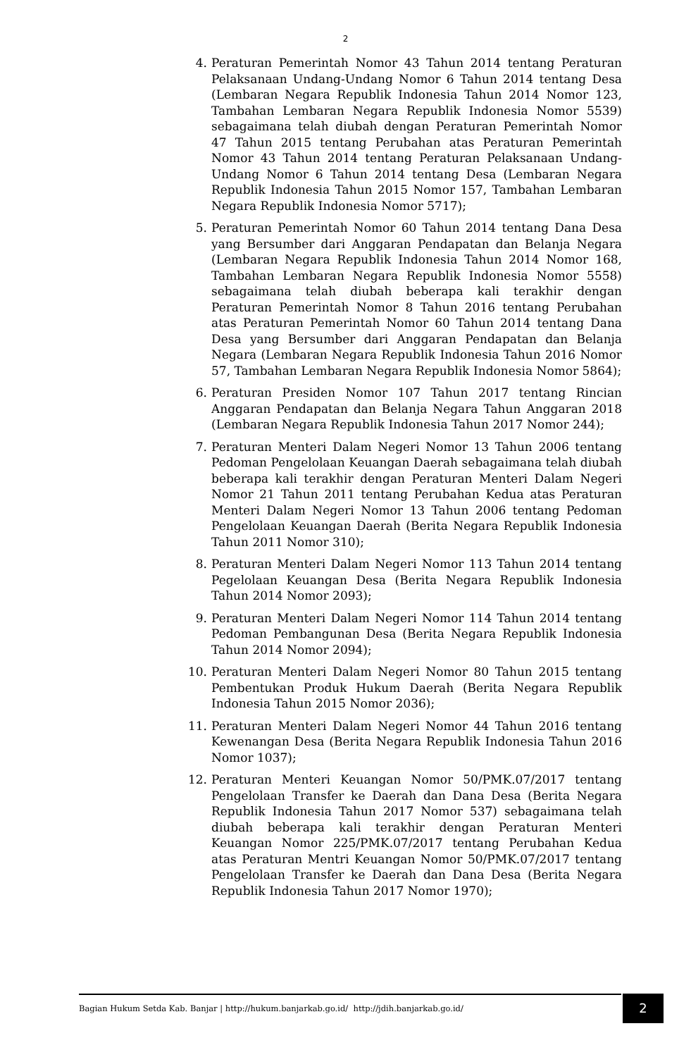2
4. Peraturan Pemerintah Nomor 43 Tahun 2014 tentang Peraturan Pelaksanaan Undang-Undang Nomor 6 Tahun 2014 tentang Desa (Lembaran Negara Republik Indonesia Tahun 2014 Nomor 123, Tambahan Lembaran Negara Republik Indonesia Nomor 5539) sebagaimana telah diubah dengan Peraturan Pemerintah Nomor 47 Tahun 2015 tentang Perubahan atas Peraturan Pemerintah Nomor 43 Tahun 2014 tentang Peraturan Pelaksanaan Undang-Undang Nomor 6 Tahun 2014 tentang Desa (Lembaran Negara Republik Indonesia Tahun 2015 Nomor 157, Tambahan Lembaran Negara Republik Indonesia Nomor 5717);
5. Peraturan Pemerintah Nomor 60 Tahun 2014 tentang Dana Desa yang Bersumber dari Anggaran Pendapatan dan Belanja Negara (Lembaran Negara Republik Indonesia Tahun 2014 Nomor 168, Tambahan Lembaran Negara Republik Indonesia Nomor 5558) sebagaimana telah diubah beberapa kali terakhir dengan Peraturan Pemerintah Nomor 8 Tahun 2016 tentang Perubahan atas Peraturan Pemerintah Nomor 60 Tahun 2014 tentang Dana Desa yang Bersumber dari Anggaran Pendapatan dan Belanja Negara (Lembaran Negara Republik Indonesia Tahun 2016 Nomor 57, Tambahan Lembaran Negara Republik Indonesia Nomor 5864);
6. Peraturan Presiden Nomor 107 Tahun 2017 tentang Rincian Anggaran Pendapatan dan Belanja Negara Tahun Anggaran 2018 (Lembaran Negara Republik Indonesia Tahun 2017 Nomor 244);
7. Peraturan Menteri Dalam Negeri Nomor 13 Tahun 2006 tentang Pedoman Pengelolaan Keuangan Daerah sebagaimana telah diubah beberapa kali terakhir dengan Peraturan Menteri Dalam Negeri Nomor 21 Tahun 2011 tentang Perubahan Kedua atas Peraturan Menteri Dalam Negeri Nomor 13 Tahun 2006 tentang Pedoman Pengelolaan Keuangan Daerah (Berita Negara Republik Indonesia Tahun 2011 Nomor 310);
8. Peraturan Menteri Dalam Negeri Nomor 113 Tahun 2014 tentang Pegelolaan Keuangan Desa (Berita Negara Republik Indonesia Tahun 2014 Nomor 2093);
9. Peraturan Menteri Dalam Negeri Nomor 114 Tahun 2014 tentang Pedoman Pembangunan Desa (Berita Negara Republik Indonesia Tahun 2014 Nomor 2094);
10. Peraturan Menteri Dalam Negeri Nomor 80 Tahun 2015 tentang Pembentukan Produk Hukum Daerah (Berita Negara Republik Indonesia Tahun 2015 Nomor 2036);
11. Peraturan Menteri Dalam Negeri Nomor 44 Tahun 2016 tentang Kewenangan Desa (Berita Negara Republik Indonesia Tahun 2016 Nomor 1037);
12. Peraturan Menteri Keuangan Nomor 50/PMK.07/2017 tentang Pengelolaan Transfer ke Daerah dan Dana Desa (Berita Negara Republik Indonesia Tahun 2017 Nomor 537) sebagaimana telah diubah beberapa kali terakhir dengan Peraturan Menteri Keuangan Nomor 225/PMK.07/2017 tentang Perubahan Kedua atas Peraturan Mentri Keuangan Nomor 50/PMK.07/2017 tentang Pengelolaan Transfer ke Daerah dan Dana Desa (Berita Negara Republik Indonesia Tahun 2017 Nomor 1970);
Bagian Hukum Setda Kab. Banjar | http://hukum.banjarkab.go.id/ http://jdih.banjarkab.go.id/
2